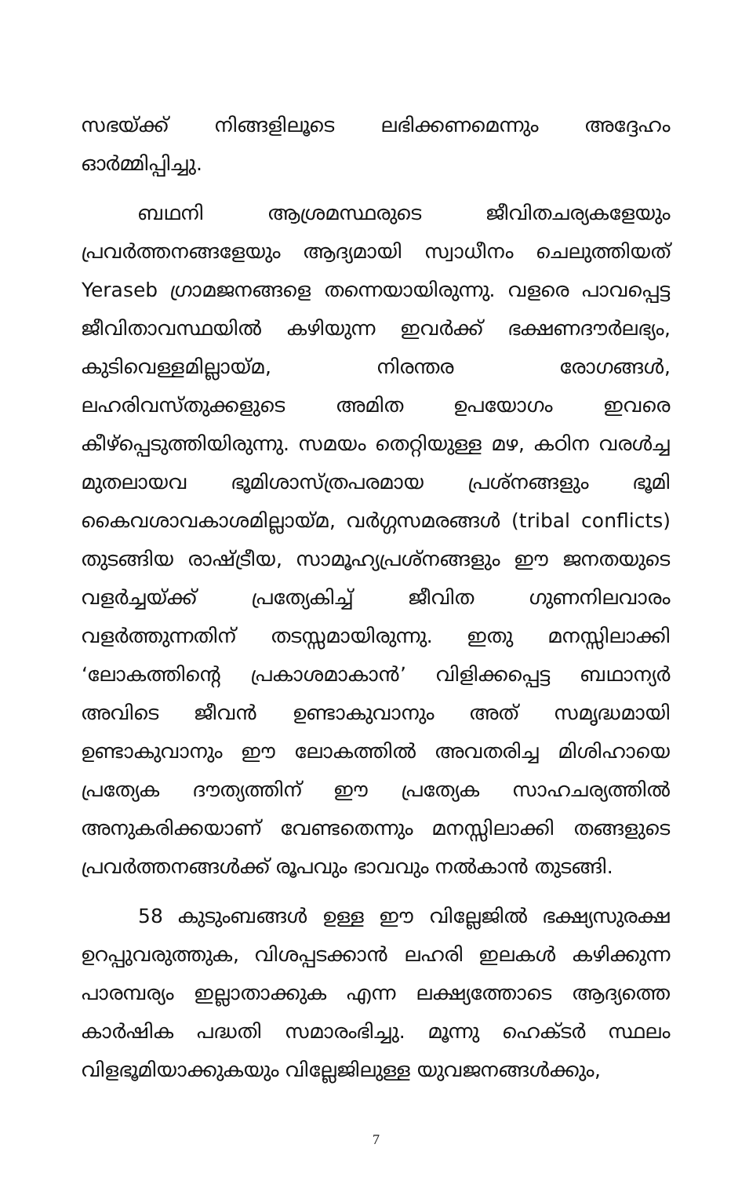സഭയ്ക്ക് നിങ്ങളിലൂടെ ലഭിക്കണമെന്നും അദ്ദേഹം ഓർമ്മിപ്പിച്ചു.
ബഥനി ആശ്രമസ്ഥരുടെ ജീവിതചര്യകളേയും പ്രവർത്തനങ്ങളേയും ആദ്യമായി സ്വാധീനം ചെലുത്തിയത് Yeraseb ഗ്രാമജനങ്ങളെ തന്നെയായിരുന്നു. വളരെ പാവപ്പെട്ട ജീവിതാവസ്ഥയിൽ കഴിയുന്ന ഇവർക്ക് ഭക്ഷണദൗർലഭ്യം, കുടിവെള്ളമില്ലായ്മ, നിരന്തര രോഗങ്ങൾ, ലഹരിവസ്തുക്കളുടെ അമിത ഉപയോഗം ഇവരെ കീഴ്പ്പെടുത്തിയിരുന്നു. സമയം തെറ്റിയുള്ള മഴ, കഠിന വരൾച്ച മുതലായവ ഭൂമിശാസ്ത്രപരമായ പ്രശ്നങ്ങളും ഭൂമി കൈവശാവകാശമില്ലായ്മ, വർഗ്ഗസമരങ്ങൾ (tribal conflicts) തുടങ്ങിയ രാഷ്ട്രീയ, സാമൂഹ്യപ്രശ്നങ്ങളും ഈ ജനതയുടെ വളർച്ചയ്ക്ക് പ്രത്യേകിച്ച് ജീവിത ഗുണനിലവാരം വളർത്തുന്നതിന് തടസ്സമായിരുന്നു. ഇതു മനസ്സിലാക്കി ‘ലോകത്തിന്റെ പ്രകാശമാകാൻ’ വിളിക്കപ്പെട്ട ബഥാന്യർ അവിടെ ജീവൻ ഉണ്ടാകുവാനും അത് സമൃദ്ധമായി ഉണ്ടാകുവാനും ഈ ലോകത്തിൽ അവതരിച്ച മിശിഹായെ പ്രത്യേക ദൗത്യത്തിന് ഈ പ്രത്യേക സാഹചര്യത്തിൽ അനുകരിക്കയാണ് വേണ്ടതെന്നും മനസ്സിലാക്കി തങ്ങളുടെ പ്രവർത്തനങ്ങൾക്ക് രൂപവും ഭാവവും നൽകാൻ തുടങ്ങി.
58 കുടുംബങ്ങൾ ഉള്ള ഈ വില്ലേജിൽ ഭക്ഷ്യസുരക്ഷ ഉറപ്പുവരുത്തുക, വിശപ്പടക്കാൻ ലഹരി ഇലകൾ കഴിക്കുന്ന പാരമ്പര്യം ഇല്ലാതാക്കുക എന്ന ലക്ഷ്യത്തോടെ ആദ്യത്തെ കാർഷിക പദ്ധതി സമാരംഭിച്ചു. മൂന്നു ഹെക്ടർ സ്ഥലം വിളഭൂമിയാക്കുകയും വില്ലേജിലുള്ള യുവജനങ്ങൾക്കും,
7